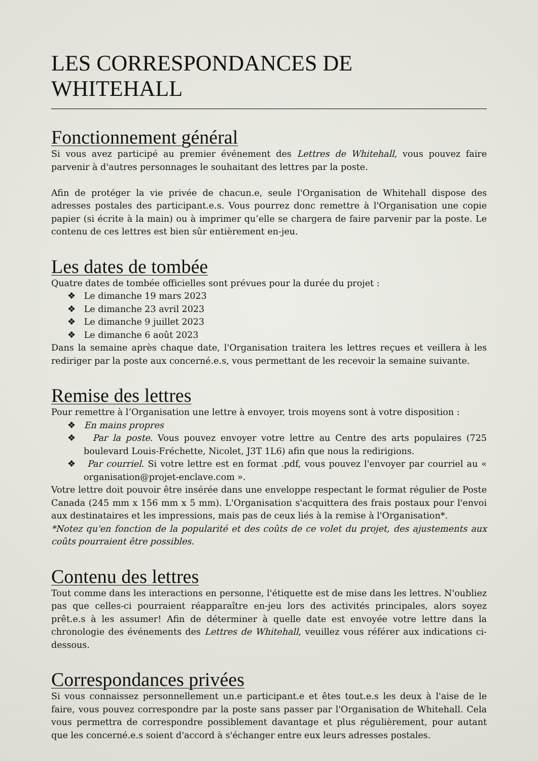LES CORRESPONDANCES DE WHITEHALL
Fonctionnement général
Si vous avez participé au premier événement des Lettres de Whitehall, vous pouvez faire parvenir à d'autres personnages le souhaitant des lettres par la poste.
Afin de protéger la vie privée de chacun.e, seule l'Organisation de Whitehall dispose des adresses postales des participant.e.s. Vous pourrez donc remettre à l'Organisation une copie papier (si écrite à la main) ou à imprimer qu’elle se chargera de faire parvenir par la poste. Le contenu de ces lettres est bien sûr entièrement en-jeu.
Les dates de tombée
Quatre dates de tombée officielles sont prévues pour la durée du projet :
❖ Le dimanche 19 mars 2023
❖ Le dimanche 23 avril 2023
❖ Le dimanche 9 juillet 2023
❖ Le dimanche 6 août 2023
Dans la semaine après chaque date, l'Organisation traitera les lettres reçues et veillera à les rediriger par la poste aux concerné.e.s, vous permettant de les recevoir la semaine suivante.
Remise des lettres
Pour remettre à l’Organisation une lettre à envoyer, trois moyens sont à votre disposition :
❖ En mains propres
❖ Par la poste. Vous pouvez envoyer votre lettre au Centre des arts populaires (725 boulevard Louis-Fréchette, Nicolet, J3T 1L6) afin que nous la redirigions.
❖ Par courriel. Si votre lettre est en format .pdf, vous pouvez l'envoyer par courriel au « organisation@projet-enclave.com ».
Votre lettre doit pouvoir être insérée dans une enveloppe respectant le format régulier de Poste Canada (245 mm x 156 mm x 5 mm). L'Organisation s'acquittera des frais postaux pour l'envoi aux destinataires et les impressions, mais pas de ceux liés à la remise à l'Organisation*.
*Notez qu'en fonction de la popularité et des coûts de ce volet du projet, des ajustements aux coûts pourraient être possibles.
Contenu des lettres
Tout comme dans les interactions en personne, l'étiquette est de mise dans les lettres. N'oubliez pas que celles-ci pourraient réapparaître en-jeu lors des activités principales, alors soyez prêt.e.s à les assumer! Afin de déterminer à quelle date est envoyée votre lettre dans la chronologie des événements des Lettres de Whitehall, veuillez vous référer aux indications ci-dessous.
Correspondances privées
Si vous connaissez personnellement un.e participant.e et êtes tout.e.s les deux à l'aise de le faire, vous pouvez correspondre par la poste sans passer par l'Organisation de Whitehall. Cela vous permettra de correspondre possiblement davantage et plus régulièrement, pour autant que les concerné.e.s soient d'accord à s'échanger entre eux leurs adresses postales.